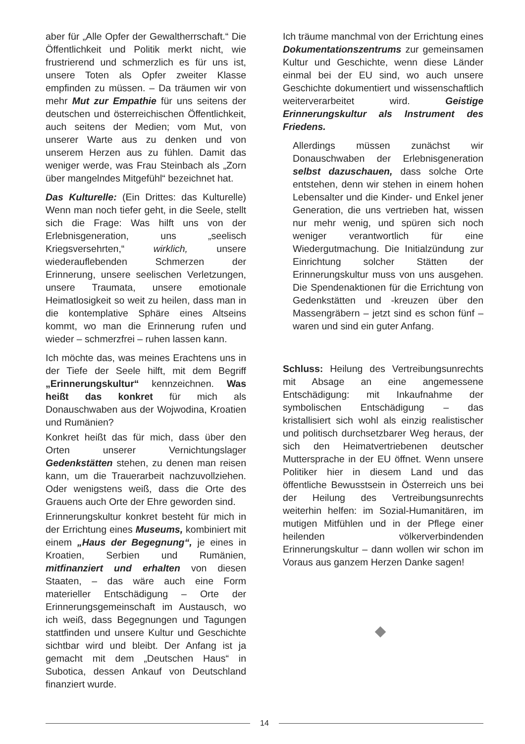aber für „Alle Opfer der Gewaltherrschaft.“ Die Öffentlichkeit und Politik merkt nicht, wie frustrierend und schmerzlich es für uns ist, unsere Toten als Opfer zweiter Klasse empfinden zu müssen. – Da träumen wir von mehr Mut zur Empathie für uns seitens der deutschen und österreichischen Öffentlichkeit, auch seitens der Medien; vom Mut, von unserer Warte aus zu denken und von unserem Herzen aus zu fühlen. Damit das weniger werde, was Frau Steinbach als „Zorn über mangelndes Mitgefühl“ bezeichnet hat.
Das Kulturelle: (Ein Drittes: das Kulturelle) Wenn man noch tiefer geht, in die Seele, stellt sich die Frage: Was hilft uns von der Erlebnisgeneration, uns „seelisch Kriegsversehrten,“ wirklich, unsere wiederauflebenden Schmerzen der Erinnerung, unsere seelischen Verletzungen, unsere Traumata, unsere emotionale Heimatlosigkeit so weit zu heilen, dass man in die kontemplative Sphäre eines Altseins kommt, wo man die Erinnerung rufen und wieder – schmerzfrei – ruhen lassen kann.
Ich möchte das, was meines Erachtens uns in der Tiefe der Seele hilft, mit dem Begriff „Erinnerungskultur“ kennzeichnen. Was heißt das konkret für mich als Donauschwaben aus der Wojwodina, Kroatien und Rumänien?
Konkret heißt das für mich, dass über den Orten unserer Vernichtungslager Gedenkstätten stehen, zu denen man reisen kann, um die Trauerarbeit nachzuvollziehen. Oder wenigstens weiß, dass die Orte des Grauens auch Orte der Ehre geworden sind.
Erinnerungskultur konkret besteht für mich in der Errichtung eines Museums, kombiniert mit einem „Haus der Begegnung“, je eines in Kroatien, Serbien und Rumänien, mitfinanziert und erhalten von diesen Staaten, – das wäre auch eine Form materieller Entschädigung – Orte der Erinnerungsgemeinschaft im Austausch, wo ich weiß, dass Begegnungen und Tagungen stattfinden und unsere Kultur und Geschichte sichtbar wird und bleibt. Der Anfang ist ja gemacht mit dem „Deutschen Haus“ in Subotica, dessen Ankauf von Deutschland finanziert wurde.
Ich träume manchmal von der Errichtung eines Dokumentationszentrums zur gemeinsamen Kultur und Geschichte, wenn diese Länder einmal bei der EU sind, wo auch unsere Geschichte dokumentiert und wissenschaftlich weiterverarbeitet wird. Geistige Erinnerungskultur als Instrument des Friedens.
Allerdings müssen zunächst wir Donauschwaben der Erlebnisgeneration selbst dazuschauen, dass solche Orte entstehen, denn wir stehen in einem hohen Lebensalter und die Kinder- und Enkel jener Generation, die uns vertrieben hat, wissen nur mehr wenig, und spüren sich noch weniger verantwortlich für eine Wiedergutmachung. Die Initialzündung zur Einrichtung solcher Stätten der Erinnerungskultur muss von uns ausgehen. Die Spendenaktionen für die Errichtung von Gedenkstätten und -kreuzen über den Massengräbern – jetzt sind es schon fünf – waren und sind ein guter Anfang.
Schluss: Heilung des Vertreibungsunrechts mit Absage an eine angemessene Entschädigung: mit Inkaufnahme der symbolischen Entschädigung – das kristallisiert sich wohl als einzig realistischer und politisch durchsetzbarer Weg heraus, der sich den Heimatvertriebenen deutscher Muttersprache in der EU öffnet. Wenn unsere Politiker hier in diesem Land und das öffentliche Bewusstsein in Österreich uns bei der Heilung des Vertreibungsunrechts weiterhin helfen: im Sozial-Humanitären, im mutigen Mitfühlen und in der Pflege einer heilenden völkerverbindenden Erinnerungskultur – dann wollen wir schon im Voraus aus ganzem Herzen Danke sagen!
14